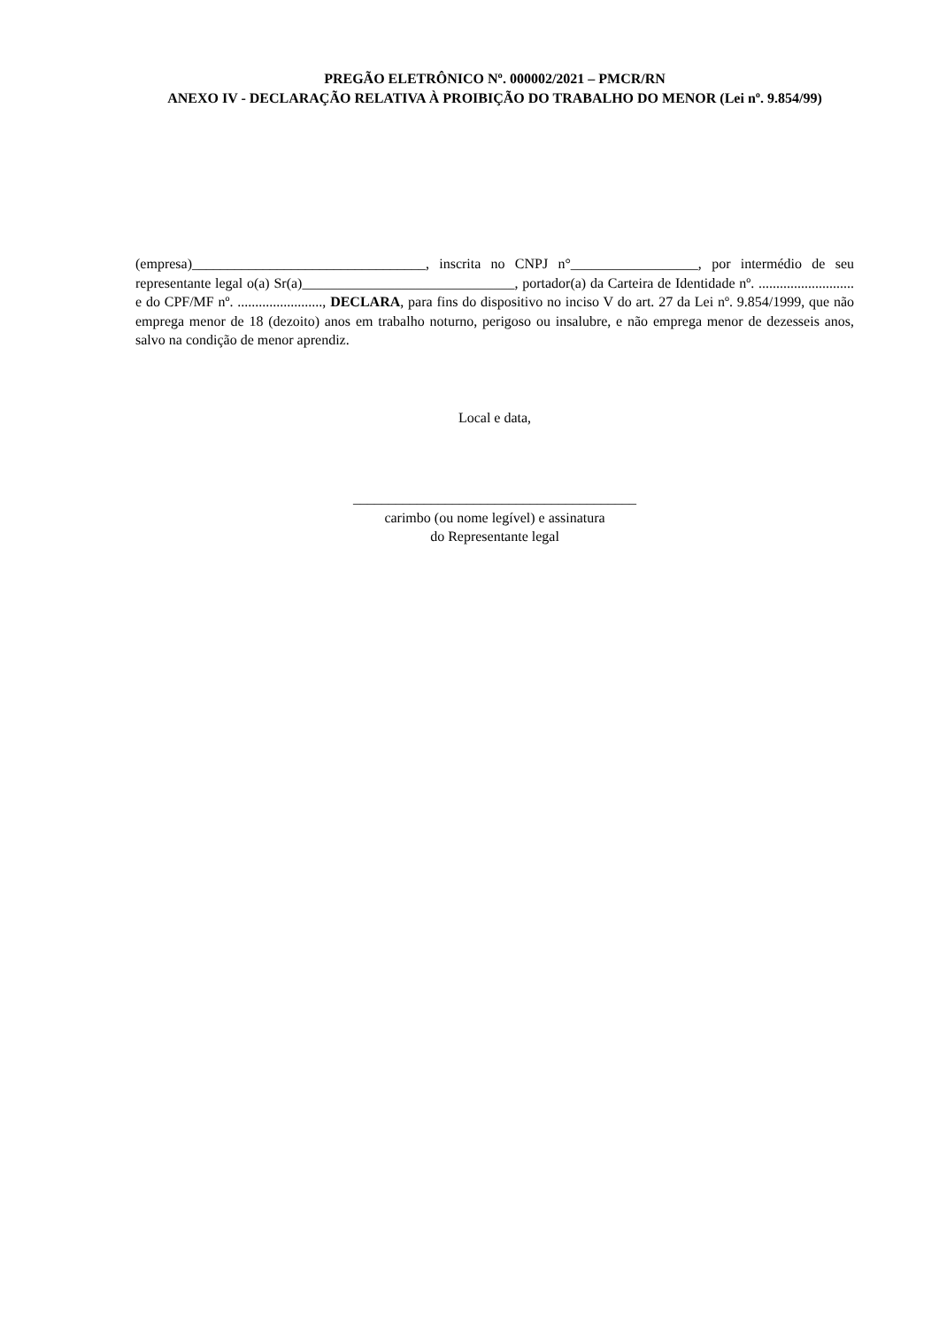PREGÃO ELETRÔNICO Nº. 000002/2021 – PMCR/RN
ANEXO IV - DECLARAÇÃO RELATIVA À PROIBIÇÃO DO TRABALHO DO MENOR (Lei nº. 9.854/99)
(empresa)_________________________________, inscrita no CNPJ n°__________________, por intermédio de seu representante legal o(a) Sr(a)______________________________, portador(a) da Carteira de Identidade nº. ........................... e do CPF/MF nº. ........................, DECLARA, para fins do dispositivo no inciso V do art. 27 da Lei nº. 9.854/1999, que não emprega menor de 18 (dezoito) anos em trabalho noturno, perigoso ou insalubre, e não emprega menor de dezesseis anos, salvo na condição de menor aprendiz.
Local e data,
________________________________________
carimbo (ou nome legível) e assinatura
do Representante legal